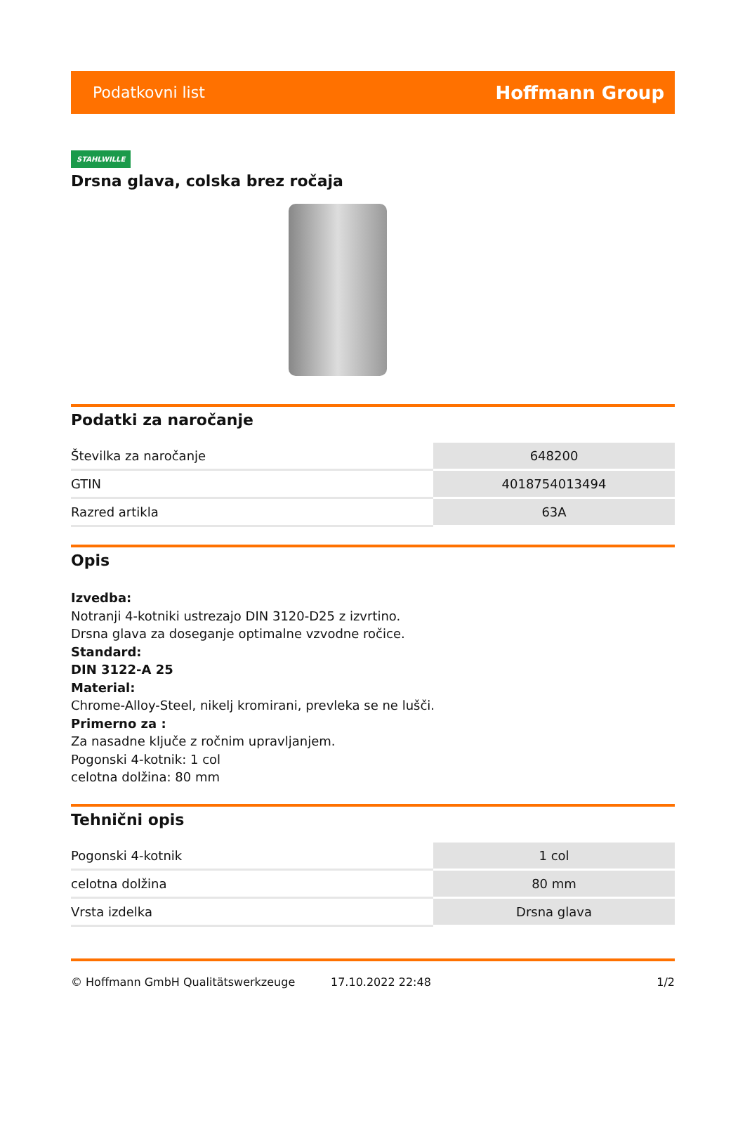Podatkovni list Hoffmann Group
STAHLWILLE
Drsna glava, colska brez ročaja
Podatki za naročanje
| Številka za naročanje | 648200 |
| GTIN | 4018754013494 |
| Razred artikla | 63A |
Opis
Izvedba:
Notranji 4-kotniki ustrezajo DIN 3120-D25 z izvrtino.
Drsna glava za doseganje optimalne vzvodne ročice.
Standard:
DIN 3122-A 25
Material:
Chrome-Alloy-Steel, nikelj kromirani, prevleka se ne lušči.
Primerno za :
Za nasadne ključe z ročnim upravljanjem.
Pogonski 4-kotnik: 1 col
celotna dolžina: 80 mm
Tehnični opis
| Pogonski 4-kotnik | 1 col |
| celotna dolžina | 80 mm |
| Vrsta izdelka | Drsna glava |
© Hoffmann GmbH Qualitätswerkzeuge 17.10.2022 22:48 1/2